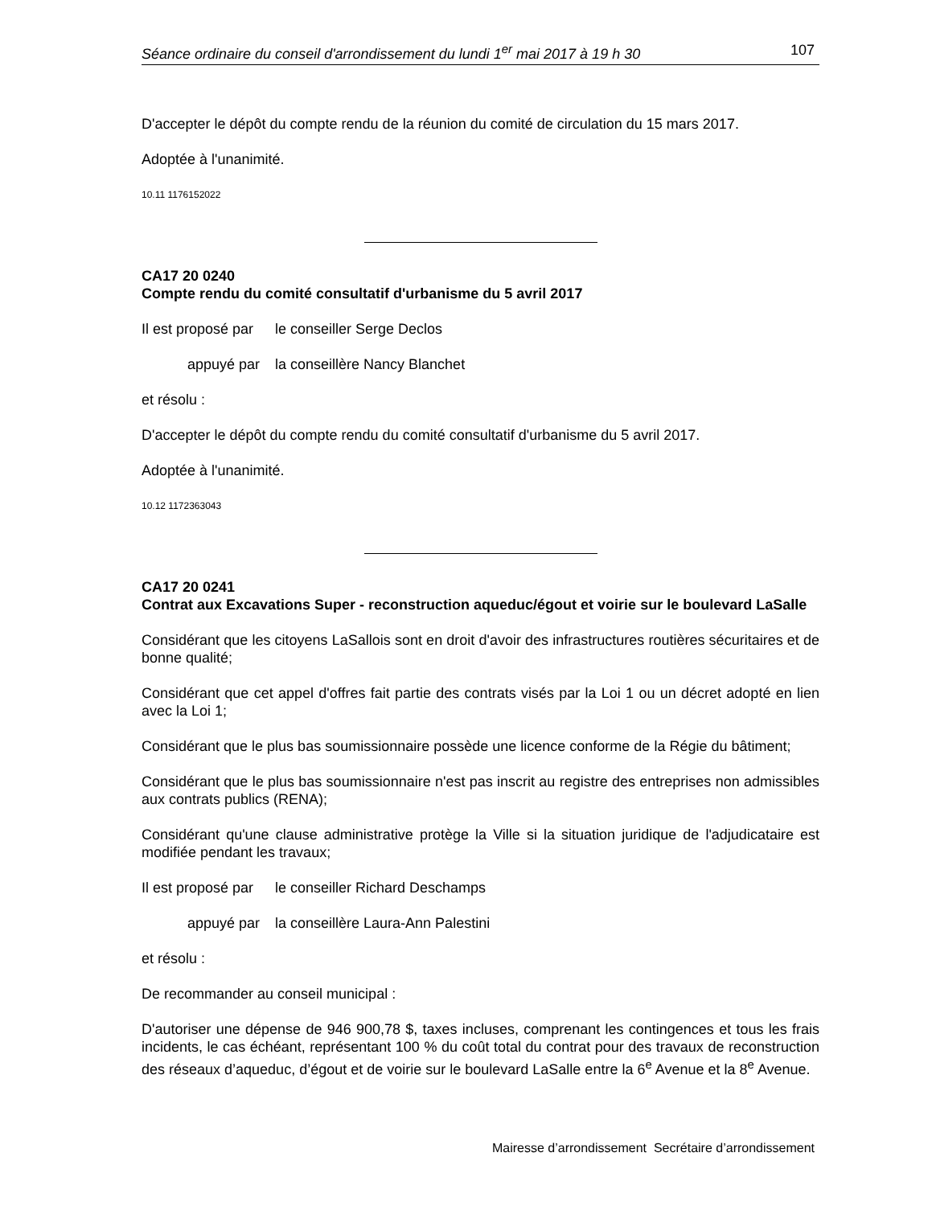Séance ordinaire du conseil d'arrondissement du lundi 1<sup>er</sup> mai 2017 à 19 h 30 107
D'accepter le dépôt du compte rendu de la réunion du comité de circulation du 15 mars 2017.
Adoptée à l'unanimité.
10.11 1176152022
CA17 20 0240
Compte rendu du comité consultatif d'urbanisme du 5 avril 2017
Il est proposé par le conseiller Serge Declos
appuyé par la conseillère Nancy Blanchet
et résolu :
D'accepter le dépôt du compte rendu du comité consultatif d'urbanisme du 5 avril 2017.
Adoptée à l'unanimité.
10.12 1172363043
CA17 20 0241
Contrat aux Excavations Super - reconstruction aqueduc/égout et voirie sur le boulevard LaSalle
Considérant que les citoyens LaSallois sont en droit d'avoir des infrastructures routières sécuritaires et de bonne qualité;
Considérant que cet appel d'offres fait partie des contrats visés par la Loi 1 ou un décret adopté en lien avec la Loi 1;
Considérant que le plus bas soumissionnaire possède une licence conforme de la Régie du bâtiment;
Considérant que le plus bas soumissionnaire n'est pas inscrit au registre des entreprises non admissibles aux contrats publics (RENA);
Considérant qu'une clause administrative protège la Ville si la situation juridique de l'adjudicataire est modifiée pendant les travaux;
Il est proposé par le conseiller Richard Deschamps
appuyé par la conseillère Laura-Ann Palestini
et résolu :
De recommander au conseil municipal :
D'autoriser une dépense de 946 900,78 $, taxes incluses, comprenant les contingences et tous les frais incidents, le cas échéant, représentant 100 % du coût total du contrat pour des travaux de reconstruction des réseaux d’aqueduc, d’égout et de voirie sur le boulevard LaSalle entre la 6<sup>e</sup> Avenue et la 8<sup>e</sup> Avenue.
Mairesse d’arrondissement Secrétaire d’arrondissement